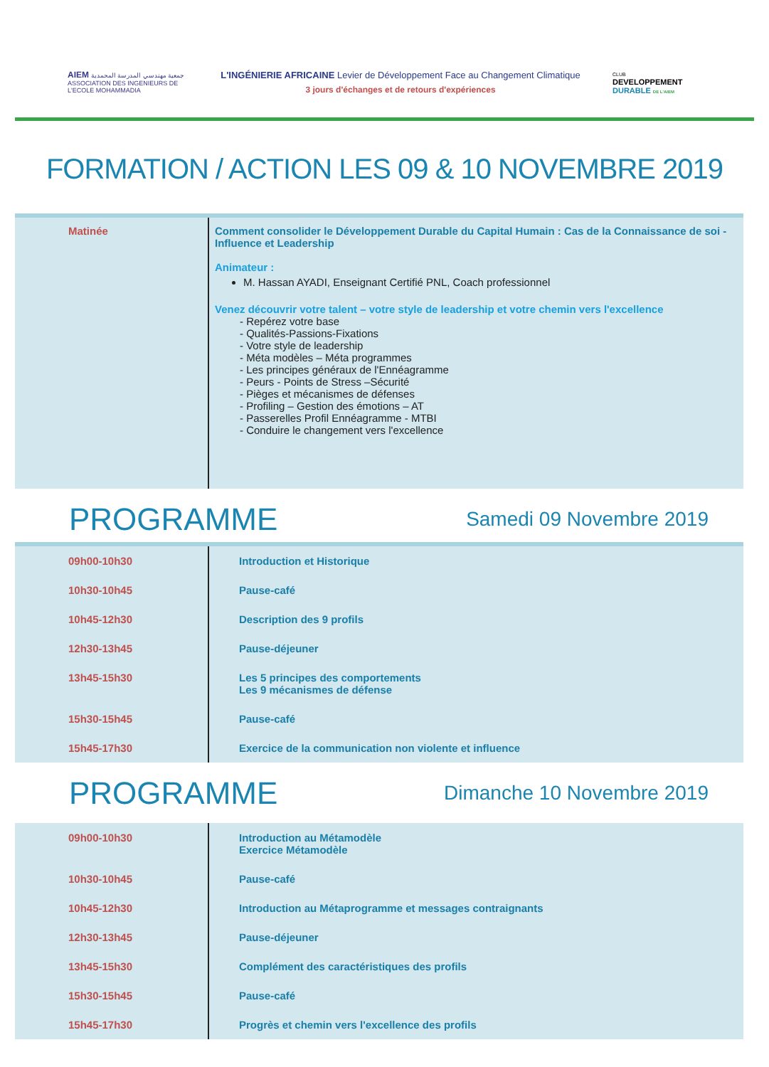AIEM جمعية مهندسي المدرسة المحمدية
ASSOCIATION DES INGENIEURS DE L'ECOLE MOHAMMADIA
L'INGÉNIERIE AFRICAINE Levier de Développement Face au Changement Climatique
3 jours d'échanges et de retours d'expériences
CLUB
DEVELOPPEMENT
DURABLE DE L'AIEM
FORMATION / ACTION LES 09 & 10 NOVEMBRE 2019
| Matinée | Comment consolider le Développement Durable du Capital Humain : Cas de la Connaissance de soi - Influence et Leadership Animateur : M. Hassan AYADI, Enseignant Certifié PNL, Coach professionnel Venez découvrir votre talent – votre style de leadership et votre chemin vers l'excellence - Repérez votre base - Qualités-Passions-Fixations - Votre style de leadership - Méta modèles – Méta programmes - Les principes généraux de l'Ennéagramme - Peurs - Points de Stress –Sécurité - Pièges et mécanismes de défenses - Profiling – Gestion des émotions – AT - Passerelles Profil Ennéagramme - MTBI - Conduire le changement vers l'excellence |
PROGRAMME Samedi 09 Novembre 2019
| 09h00-10h30 | Introduction et Historique |
| 10h30-10h45 | Pause-café |
| 10h45-12h30 | Description des 9 profils |
| 12h30-13h45 | Pause-déjeuner |
| 13h45-15h30 | Les 5 principes des comportements Les 9 mécanismes de défense |
| 15h30-15h45 | Pause-café |
| 15h45-17h30 | Exercice de la communication non violente et influence |
PROGRAMME Dimanche 10 Novembre 2019
| 09h00-10h30 | Introduction au Métamodèle Exercice Métamodèle |
| 10h30-10h45 | Pause-café |
| 10h45-12h30 | Introduction au Métaprogramme et messages contraignants |
| 12h30-13h45 | Pause-déjeuner |
| 13h45-15h30 | Complément des caractéristiques des profils |
| 15h30-15h45 | Pause-café |
| 15h45-17h30 | Progrès et chemin vers l'excellence des profils |